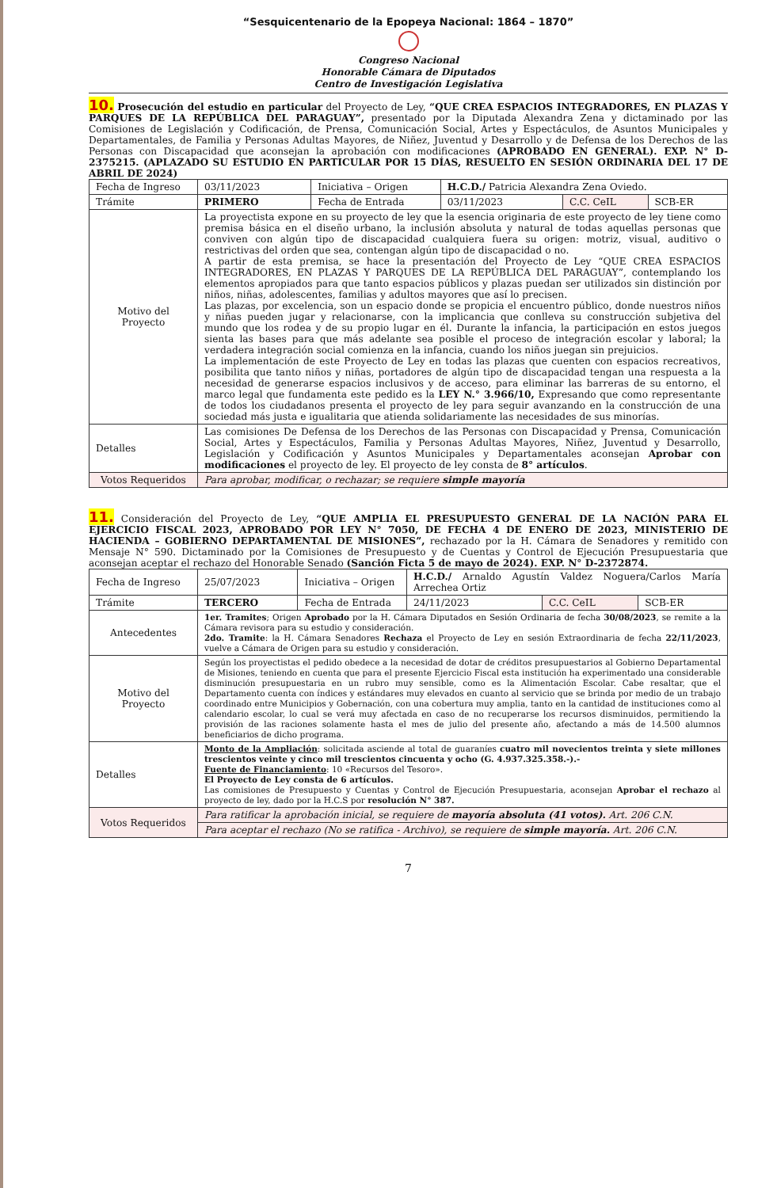“Sesquicentenario de la Epopeya Nacional: 1864 – 1870”
Congreso Nacional
Honorable Cámara de Diputados
Centro de Investigación Legislativa
10. Prosecución del estudio en particular del Proyecto de Ley, “QUE CREA ESPACIOS INTEGRADORES, EN PLAZAS Y PARQUES DE LA REPÚBLICA DEL PARAGUAY”, presentado por la Diputada Alexandra Zena y dictaminado por las Comisiones de Legislación y Codificación, de Prensa, Comunicación Social, Artes y Espectáculos, de Asuntos Municipales y Departamentales, de Familia y Personas Adultas Mayores, de Niñez, Juventud y Desarrollo y de Defensa de los Derechos de las Personas con Discapacidad que aconsejan la aprobación con modificaciones (APROBADO EN GENERAL). EXP. N° D-2375215. (APLAZADO SU ESTUDIO EN PARTICULAR POR 15 DÍAS, RESUELTO EN SESIÓN ORDINARIA DEL 17 DE ABRIL DE 2024)
| Fecha de Ingreso | 03/11/2023 | Iniciativa – Origen | H.C.D./ Patricia Alexandra Zena Oviedo. | | |
| Trámite | PRIMERO | Fecha de Entrada | 03/11/2023 | C.C. CeIL | SCB-ER |
| Motivo del Proyecto | La proyectista expone en su proyecto de ley que la esencia originaria de este proyecto de ley tiene como premisa básica en el diseño urbano, la inclusión absoluta y natural de todas aquellas personas que conviven con algún tipo de discapacidad cualquiera fuera su origen: motriz, visual, auditivo o restrictivas del orden que sea, contengan algún tipo de discapacidad o no. A partir de esta premisa, se hace la presentación del Proyecto de Ley “QUE CREA ESPACIOS INTEGRADORES, EN PLAZAS Y PARQUES DE LA REPÚBLICA DEL PARAGUAY”, contemplando los elementos apropiados para que tanto espacios públicos y plazas puedan ser utilizados sin distinción por niños, niñas, adolescentes, familias y adultos mayores que así lo precisen. Las plazas, por excelencia, son un espacio donde se propicia el encuentro público, donde nuestros niños y niñas pueden jugar y relacionarse, con la implicancia que conlleva su construcción subjetiva del mundo que los rodea y de su propio lugar en él. Durante la infancia, la participación en estos juegos sienta las bases para que más adelante sea posible el proceso de integración escolar y laboral; la verdadera integración social comienza en la infancia, cuando los niños juegan sin prejuicios. La implementación de este Proyecto de Ley en todas las plazas que cuenten con espacios recreativos, posibilita que tanto niños y niñas, portadores de algún tipo de discapacidad tengan una respuesta a la necesidad de generarse espacios inclusivos y de acceso, para eliminar las barreras de su entorno, el marco legal que fundamenta este pedido es la LEY N.° 3.966/10, Expresando que como representante de todos los ciudadanos presenta el proyecto de ley para seguir avanzando en la construcción de una sociedad más justa e igualitaria que atienda solidariamente las necesidades de sus minorías. | | | | |
| Detalles | Las comisiones De Defensa de los Derechos de las Personas con Discapacidad y Prensa, Comunicación Social, Artes y Espectáculos, Familia y Personas Adultas Mayores, Niñez, Juventud y Desarrollo, Legislación y Codificación y Asuntos Municipales y Departamentales aconsejan Aprobar con modificaciones el proyecto de ley. El proyecto de ley consta de 8° artículos . | | | | |
| Votos Requeridos | Para aprobar, modificar, o rechazar; se requiere simple mayoría | | | | |
11. Consideración del Proyecto de Ley, “QUE AMPLIA EL PRESUPUESTO GENERAL DE LA NACIÓN PARA EL EJERCICIO FISCAL 2023, APROBADO POR LEY N° 7050, DE FECHA 4 DE ENERO DE 2023, MINISTERIO DE HACIENDA – GOBIERNO DEPARTAMENTAL DE MISIONES”, rechazado por la H. Cámara de Senadores y remitido con Mensaje N° 590. Dictaminado por la Comisiones de Presupuesto y de Cuentas y Control de Ejecución Presupuestaria que aconsejan aceptar el rechazo del Honorable Senado (Sanción Ficta 5 de mayo de 2024). EXP. N° D-2372874.
| Fecha de Ingreso | 25/07/2023 | Iniciativa – Origen | H.C.D./ Arnaldo Agustín Valdez Noguera/Carlos María Arrechea Ortiz | | |
| Trámite | TERCERO | Fecha de Entrada | 24/11/2023 | C.C. CeIL | SCB-ER |
| Antecedentes | 1er. Tramites ; Origen Aprobado por la H. Cámara Diputados en Sesión Ordinaria de fecha 30/08/2023 , se remite a la Cámara revisora para su estudio y consideración. 2do. Tramite : la H. Cámara Senadores Rechaza el Proyecto de Ley en sesión Extraordinaria de fecha 22/11/2023 , vuelve a Cámara de Origen para su estudio y consideración. | | | | |
| Motivo del Proyecto | Según los proyectistas el pedido obedece a la necesidad de dotar de créditos presupuestarios al Gobierno Departamental de Misiones, teniendo en cuenta que para el presente Ejercicio Fiscal esta institución ha experimentado una considerable disminución presupuestaria en un rubro muy sensible, como es la Alimentación Escolar. Cabe resaltar, que el Departamento cuenta con índices y estándares muy elevados en cuanto al servicio que se brinda por medio de un trabajo coordinado entre Municipios y Gobernación, con una cobertura muy amplia, tanto en la cantidad de instituciones como al calendario escolar, lo cual se verá muy afectada en caso de no recuperarse los recursos disminuidos, permitiendo la provisión de las raciones solamente hasta el mes de julio del presente año, afectando a más de 14.500 alumnos beneficiarios de dicho programa. | | | | |
| Detalles | Monto de la Ampliación : solicitada asciende al total de guaraníes cuatro mil novecientos treinta y siete millones trescientos veinte y cinco mil trescientos cincuenta y ocho (G. 4.937.325.358.-).- Fuente de Financiamiento : 10 «Recursos del Tesoro». El Proyecto de Ley consta de 6 artículos. Las comisiones de Presupuesto y Cuentas y Control de Ejecución Presupuestaria, aconsejan Aprobar el rechazo al proyecto de ley, dado por la H.C.S por resolución N° 387. | | | | |
| Votos Requeridos | Para ratificar la aprobación inicial, se requiere de mayoría absoluta (41 votos). Art. 206 C.N. | | | | |
| | Para aceptar el rechazo (No se ratifica - Archivo), se requiere de simple mayoría. Art. 206 C.N. | | | | |
7